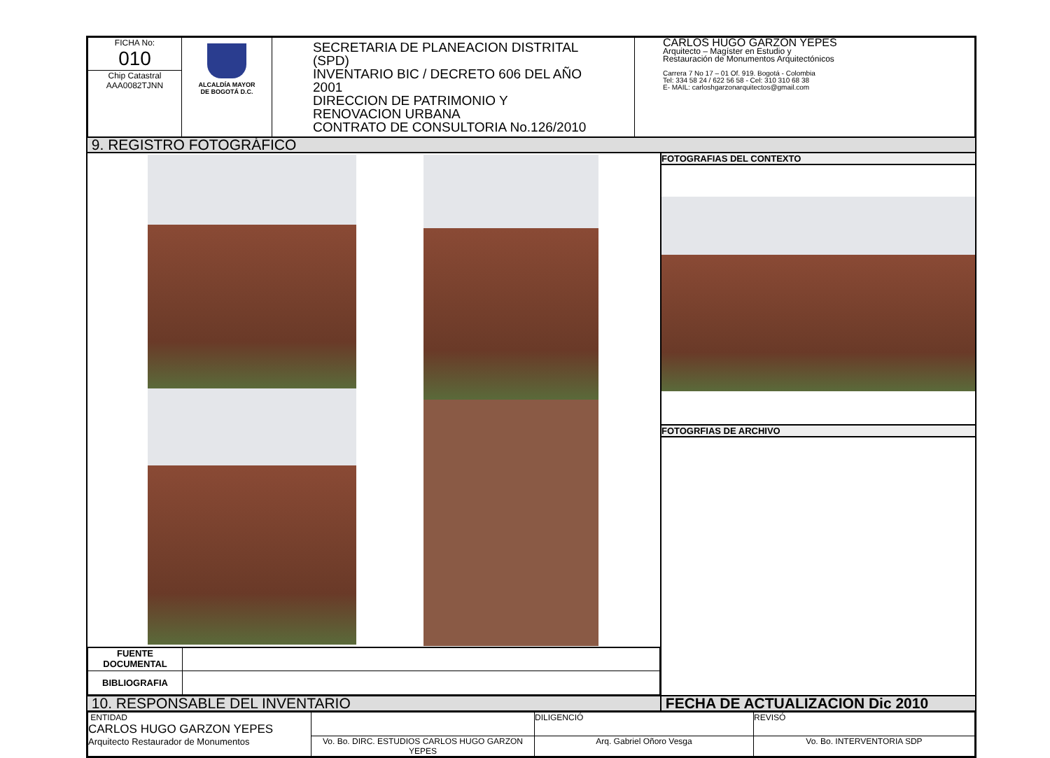| FICHA No: 010 Chip Catastral AAA0082TJNN | ALCALDÍA MAYOR DE BOGOTÁ D.C. | SECRETARIA DE PLANEACION DISTRITAL (SPD) INVENTARIO BIC / DECRETO 606 DEL AÑO 2001 DIRECCION DE PATRIMONIO Y RENOVACION URBANA CONTRATO DE CONSULTORIA No.126/2010 | CARLOS HUGO GARZON YEPES Arquitecto – Magíster en Estudio y Restauración de Monumentos Arquitectónicos Carrera 7 No 17 – 01 Of. 919. Bogotá - Colombia Tel: 334 58 24 / 622 56 58 - Cel: 310 310 68 38 E- MAIL: carloshgarzonarquitectos@gmail.com |
9. REGISTRO FOTOGRÁFICO
| FUENTE DOCUMENTAL | |
| BIBLIOGRAFIA | |
FOTOGRAFIAS DEL CONTEXTO
FOTOGRFIAS DE ARCHIVO
10. RESPONSABLE DEL INVENTARIO FECHA DE ACTUALIZACION Dic 2010
| ENTIDAD CARLOS HUGO GARZON YEPES Arquitecto Restaurador de Monumentos | | DILIGENCIÓ | REVISÓ |
| | Vo. Bo. DIRC. ESTUDIOS CARLOS HUGO GARZON YEPES | Arq. Gabriel Oñoro Vesga | Vo. Bo. INTERVENTORIA SDP |